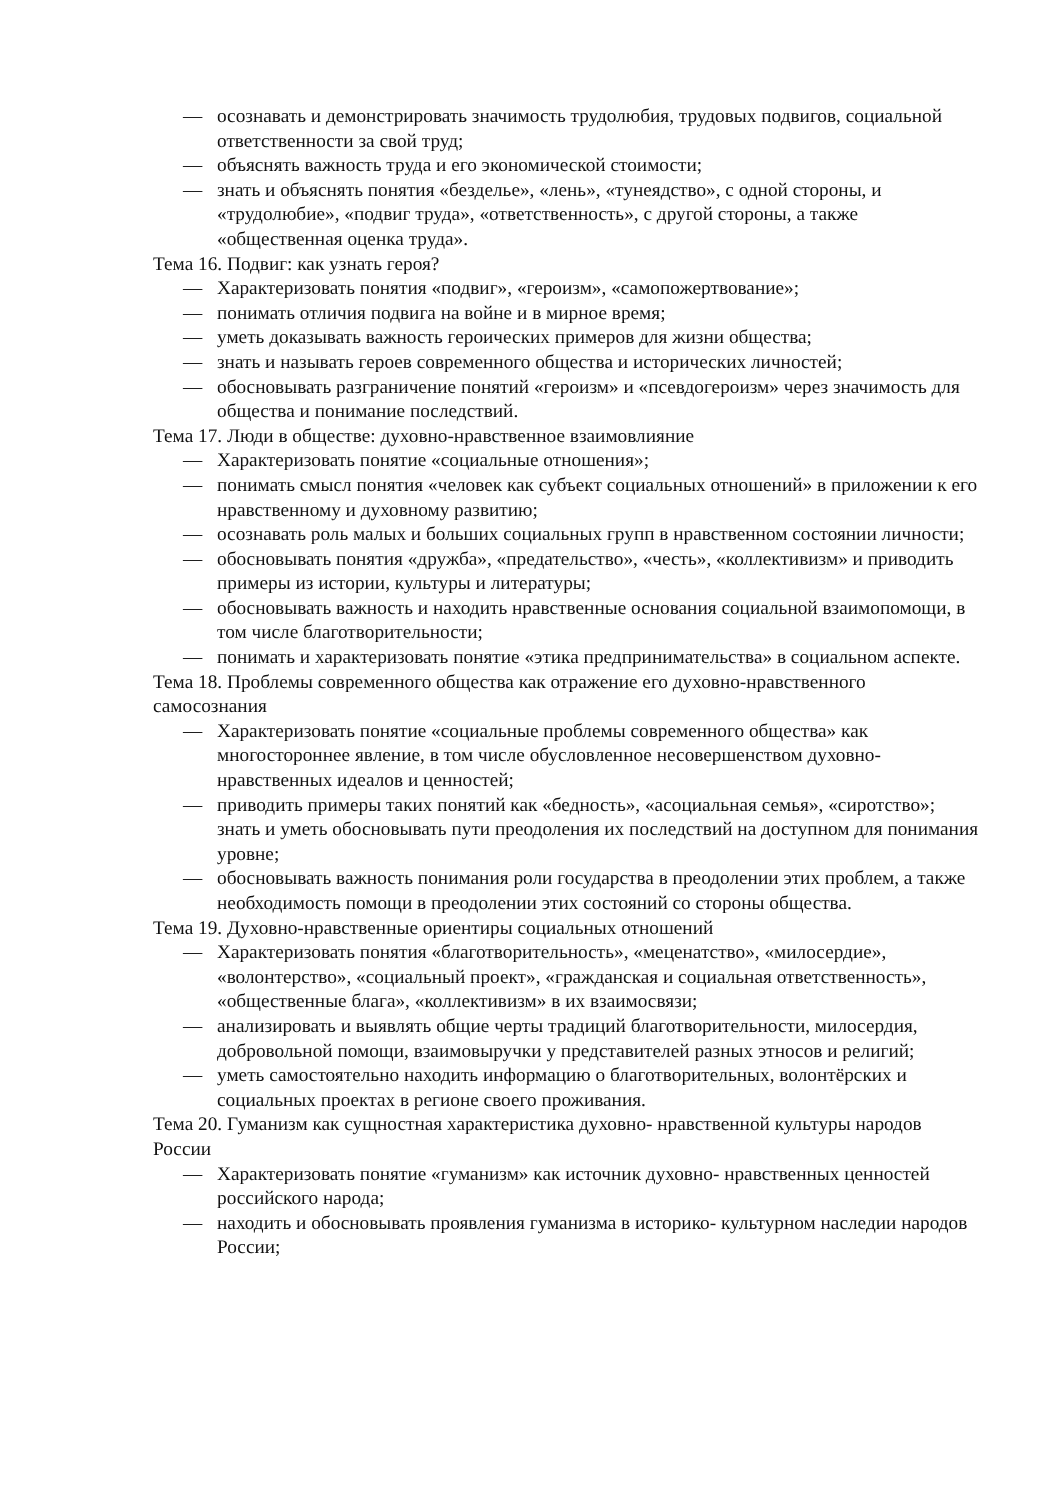— осознавать и демонстрировать значимость трудолюбия, трудовых подвигов, социальной ответственности за свой труд;
— объяснять важность труда и его экономической стоимости;
— знать и объяснять понятия «безделье», «лень», «тунеядство», с одной стороны, и «трудолюбие», «подвиг труда», «ответственность», с другой стороны, а также «общественная оценка труда».
Тема 16. Подвиг: как узнать героя?
— Характеризовать понятия «подвиг», «героизм», «самопожертвование»;
— понимать отличия подвига на войне и в мирное время;
— уметь доказывать важность героических примеров для жизни общества;
— знать и называть героев современного общества и исторических личностей;
— обосновывать разграничение понятий «героизм» и «псевдогероизм» через значимость для общества и понимание последствий.
Тема 17. Люди в обществе: духовно-нравственное взаимовлияние
— Характеризовать понятие «социальные отношения»;
— понимать смысл понятия «человек как субъект социальных отношений» в приложении к его нравственному и духовному развитию;
— осознавать роль малых и больших социальных групп в нравственном состоянии личности;
— обосновывать понятия «дружба», «предательство», «честь», «коллективизм» и приводить примеры из истории, культуры и литературы;
— обосновывать важность и находить нравственные основания социальной взаимопомощи, в том числе благотворительности;
— понимать и характеризовать понятие «этика предпринимательства» в социальном аспекте.
Тема 18. Проблемы современного общества как отражение его духовно-нравственного самосознания
— Характеризовать понятие «социальные проблемы современного общества» как многостороннее явление, в том числе обусловленное несовершенством духовно-нравственных идеалов и ценностей;
— приводить примеры таких понятий как «бедность», «асоциальная семья», «сиротство»; знать и уметь обосновывать пути преодоления их последствий на доступном для понимания уровне;
— обосновывать важность понимания роли государства в преодолении этих проблем, а также необходимость помощи в преодолении этих состояний со стороны общества.
Тема 19. Духовно-нравственные ориентиры социальных отношений
— Характеризовать понятия «благотворительность», «меценатство», «милосердие», «волонтерство», «социальный проект», «гражданская и социальная ответственность», «общественные блага», «коллективизм» в их взаимосвязи;
— анализировать и выявлять общие черты традиций благотворительности, милосердия, добровольной помощи, взаимовыручки у представителей разных этносов и религий;
— уметь самостоятельно находить информацию о благотворительных, волонтёрских и социальных проектах в регионе своего проживания.
Тема 20. Гуманизм как сущностная характеристика духовно- нравственной культуры народов России
— Характеризовать понятие «гуманизм» как источник духовно- нравственных ценностей российского народа;
— находить и обосновывать проявления гуманизма в историко- культурном наследии народов России;